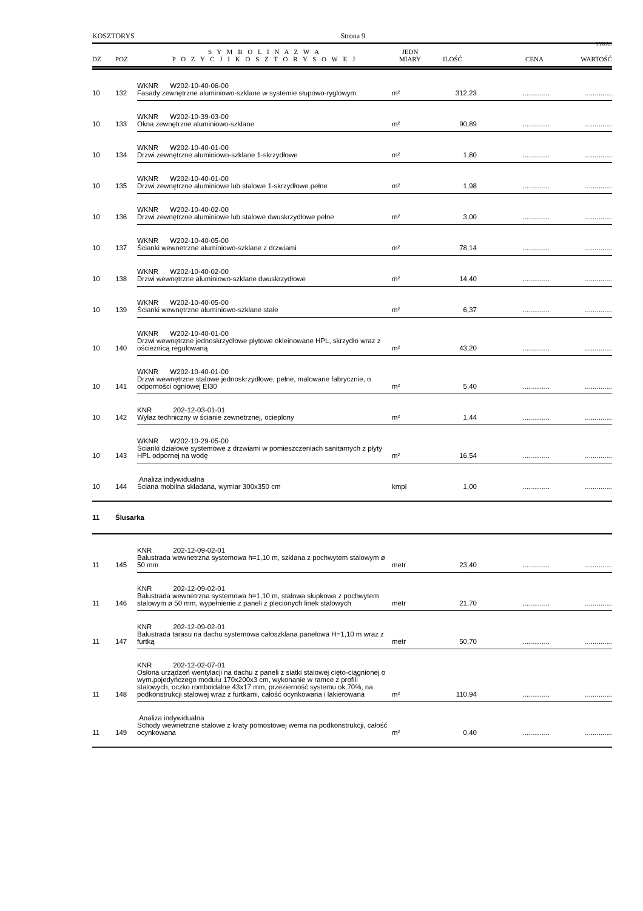KOSZTORYS Strona 9
SYKAL
| DZ | POZ | S Y M B O L I N A Z W A P O Z Y C J I K O S Z T O R Y S O W E J | JEDN MIARY | ILOŚĆ | CENA | WARTOŚĆ |
| --- | --- | --- | --- | --- | --- | --- |
| 10 | 132 | WKNR W202-10-40-06-00 Fasady zewnętrzne aluminiowo-szklane w systemie słupowo-ryglowym | m² | 312,23 | .............. | .............. |
| 10 | 133 | WKNR W202-10-39-03-00 Okna zewnętrzne aluminiowo-szklane | m² | 90,89 | .............. | .............. |
| 10 | 134 | WKNR W202-10-40-01-00 Drzwi zewnętrzne aluminiowo-szklane 1-skrzydłowe | m² | 1,80 | .............. | .............. |
| 10 | 135 | WKNR W202-10-40-01-00 Drzwi zewnętrzne aluminiowe lub stalowe 1-skrzydłowe pełne | m² | 1,98 | .............. | .............. |
| 10 | 136 | WKNR W202-10-40-02-00 Drzwi zewnętrzne aluminiowe lub stalowe dwuskrzydłowe pełne | m² | 3,00 | .............. | .............. |
| 10 | 137 | WKNR W202-10-40-05-00 Ścianki wewnetrzne aluminiowo-szklane z drzwiami | m² | 78,14 | .............. | .............. |
| 10 | 138 | WKNR W202-10-40-02-00 Drzwi wewnętrzne aluminiowo-szklane dwuskrzydłowe | m² | 14,40 | .............. | .............. |
| 10 | 139 | WKNR W202-10-40-05-00 Ścianki wewnętrzne aluminiowo-szklane stałe | m² | 6,37 | .............. | .............. |
| 10 | 140 | WKNR W202-10-40-01-00 Drzwi wewnętrzne jednoskrzydłowe płytowe okleinowane HPL, skrzydło wraz z ościeżnicą regulowaną | m² | 43,20 | .............. | .............. |
| 10 | 141 | WKNR W202-10-40-01-00 Drzwi wewnętrzne stalowe jednoskrzydłowe, pełne, malowane fabrycznie, o odporności ogniowej EI30 | m² | 5,40 | .............. | .............. |
| 10 | 142 | KNR 202-12-03-01-01 Wyłaz techniczny w ścianie zewnetrznej, ocieplony | m² | 1,44 | .............. | .............. |
| 10 | 143 | WKNR W202-10-29-05-00 Ścianki działowe systemowe z drzwiami w pomieszczeniach sanitarnych z płyty HPL odpornej na wodę | m² | 16,54 | .............. | .............. |
| 10 | 144 | .Analiza indywidualna Ściana mobilna składana, wymiar 300x350 cm | kmpl | 1,00 | .............. | .............. |
| 11 | Ślusarka | | | | | |
| 11 | 145 | KNR 202-12-09-02-01 Balustrada wewnetrzna systemowa h=1,10 m, szklana z pochwytem stalowym ø 50 mm | metr | 23,40 | .............. | .............. |
| 11 | 146 | KNR 202-12-09-02-01 Balustrada wewnetrzna systemowa h=1,10 m, stalowa słupkowa z pochwytem stalowym ø 50 mm, wypełnienie z paneli z plecionych linek stalowych | metr | 21,70 | .............. | .............. |
| 11 | 147 | KNR 202-12-09-02-01 Balustrada tarasu na dachu systemowa całoszklana panelowa H=1,10 m wraz z furtką | metr | 50,70 | .............. | .............. |
| 11 | 148 | KNR 202-12-02-07-01 Osłona urządzeń wentylacji na dachu z paneli z siatki stalowej cięto-ciągnionej o wym.pojedyńczego modułu 170x200x3 cm, wykonanie w ramce z profili stalowych, oczko romboidalne 43x17 mm, przezierność systemu ok.70%, na podkonstrukcji stalowej wraz z furtkami, całość ocynkowana i lakierowana | m² | 110,94 | .............. | .............. |
| 11 | 149 | .Analiza indywidualna Schody wewnetrzne stalowe z kraty pomostowej wema na podkonstrukcji, całość ocynkowana | m² | 0,40 | .............. | .............. |